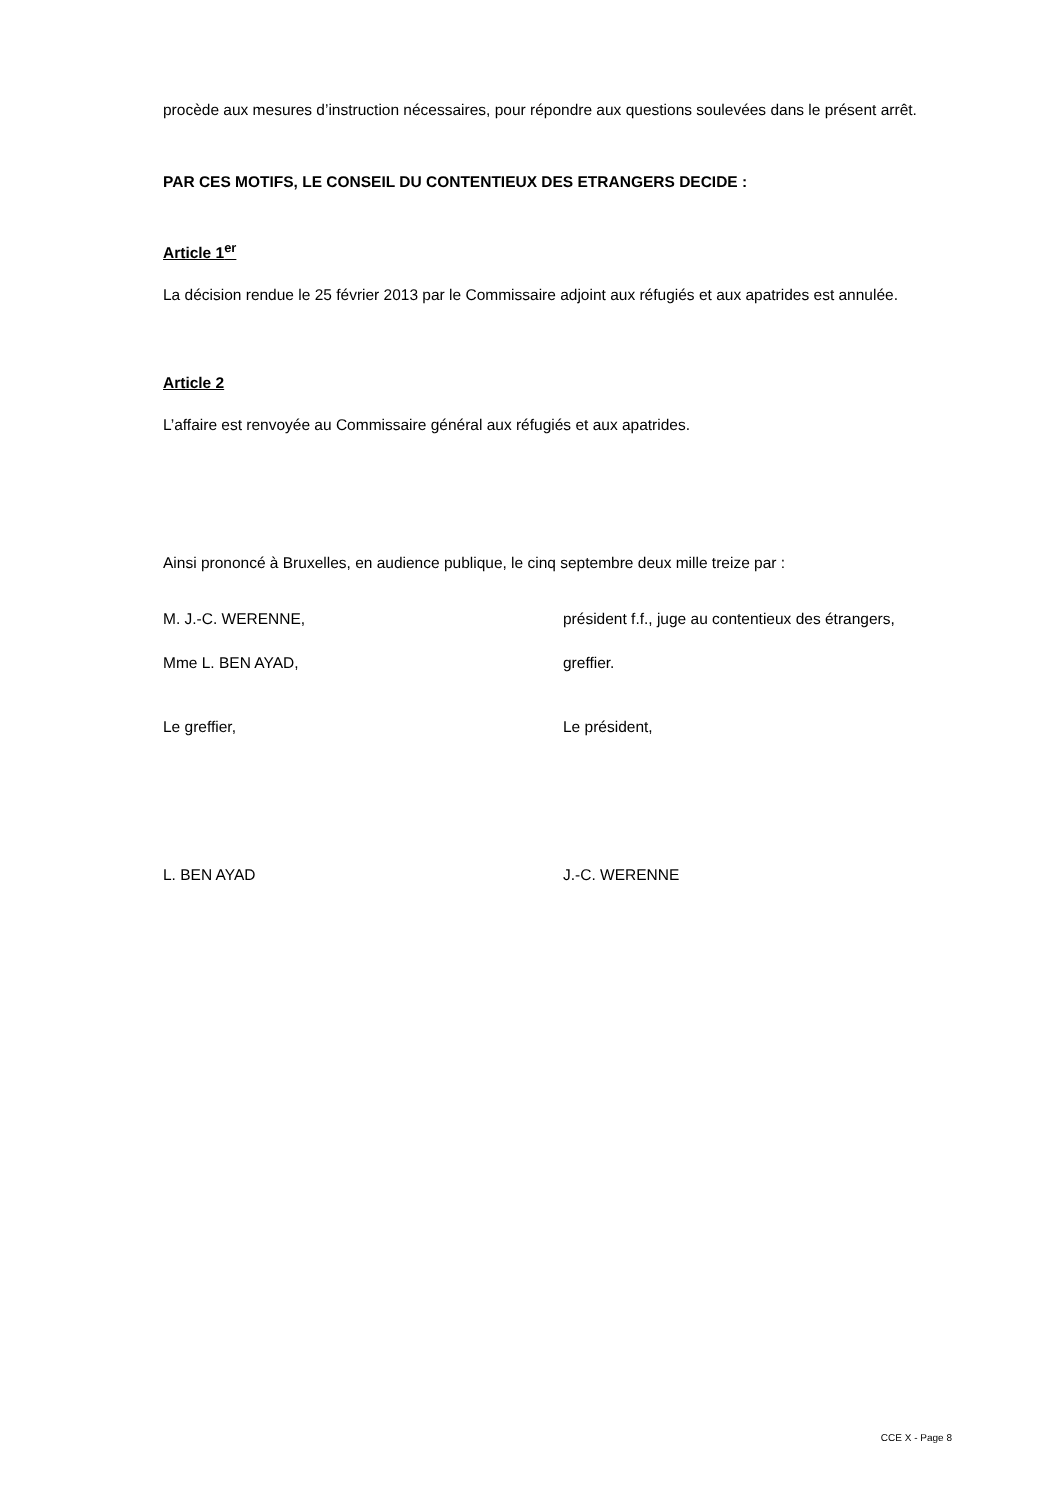procède aux mesures d’instruction nécessaires, pour répondre aux questions soulevées dans le présent arrêt.
PAR CES MOTIFS, LE CONSEIL DU CONTENTIEUX DES ETRANGERS DECIDE :
Article 1<sup>er</sup>
La décision rendue le 25 février 2013 par le Commissaire adjoint aux réfugiés et aux apatrides est annulée.
Article 2
L’affaire est renvoyée au Commissaire général aux réfugiés et aux apatrides.
Ainsi prononcé à Bruxelles, en audience publique, le cinq septembre deux mille treize par :
M. J.-C. WERENNE, président f.f., juge au contentieux des étrangers,
Mme L. BEN AYAD, greffier.
Le greffier, Le président,
L. BEN AYAD J.-C. WERENNE
CCE X - Page 8